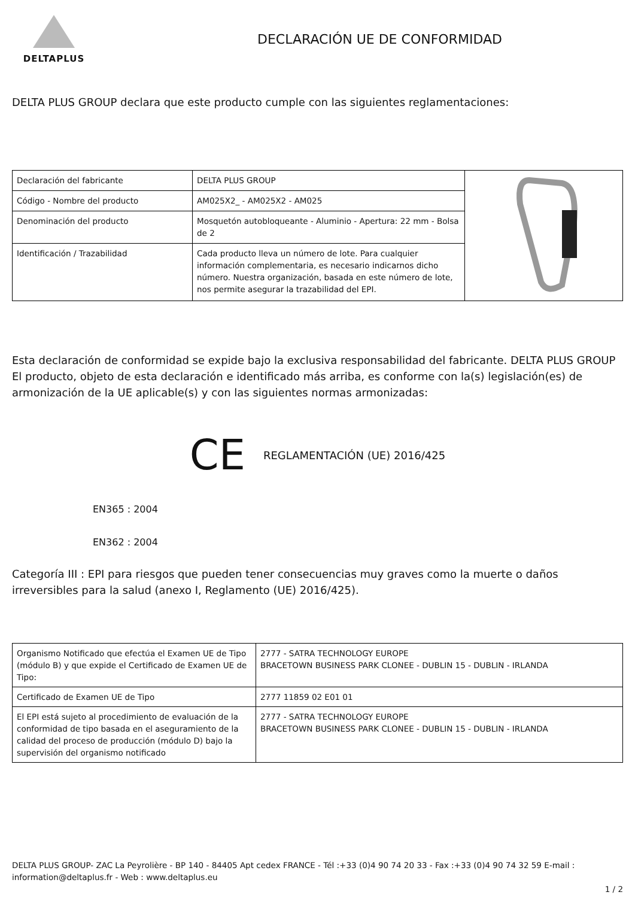DELTAPLUS
DECLARACIÓN UE DE CONFORMIDAD
DELTA PLUS GROUP declara que este producto cumple con las siguientes reglamentaciones:
| Declaración del fabricante | DELTA PLUS GROUP | |
| Código - Nombre del producto | AM025X2_ - AM025X2 - AM025 | |
| Denominación del producto | Mosquetón autobloqueante - Aluminio - Apertura: 22 mm - Bolsa de 2 | |
| Identificación / Trazabilidad | Cada producto lleva un número de lote. Para cualquier información complementaria, es necesario indicarnos dicho número. Nuestra organización, basada en este número de lote, nos permite asegurar la trazabilidad del EPI. | |
Esta declaración de conformidad se expide bajo la exclusiva responsabilidad del fabricante. DELTA PLUS GROUP El producto, objeto de esta declaración e identificado más arriba, es conforme con la(s) legislación(es) de armonización de la UE aplicable(s) y con las siguientes normas armonizadas:
CE REGLAMENTACIÓN (UE) 2016/425
EN365 : 2004
EN362 : 2004
Categoría III : EPI para riesgos que pueden tener consecuencias muy graves como la muerte o daños irreversibles para la salud (anexo I, Reglamento (UE) 2016/425).
| Organismo Notificado que efectúa el Examen UE de Tipo (módulo B) y que expide el Certificado de Examen UE de Tipo: | 2777 - SATRA TECHNOLOGY EUROPE BRACETOWN BUSINESS PARK CLONEE - DUBLIN 15 - DUBLIN - IRLANDA |
| Certificado de Examen UE de Tipo | 2777 11859 02 E01 01 |
| El EPI está sujeto al procedimiento de evaluación de la conformidad de tipo basada en el aseguramiento de la calidad del proceso de producción (módulo D) bajo la supervisión del organismo notificado | 2777 - SATRA TECHNOLOGY EUROPE BRACETOWN BUSINESS PARK CLONEE - DUBLIN 15 - DUBLIN - IRLANDA |
DELTA PLUS GROUP- ZAC La Peyrolière - BP 140 - 84405 Apt cedex FRANCE - Tél :+33 (0)4 90 74 20 33 - Fax :+33 (0)4 90 74 32 59 E-mail : information@deltaplus.fr - Web : www.deltaplus.eu
1 / 2